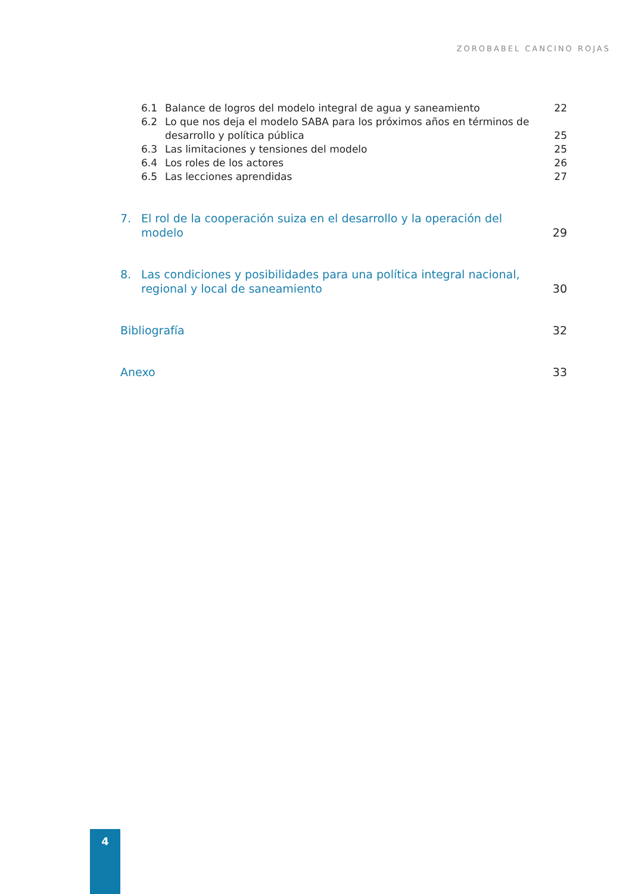ZOROBABEL CANCINO ROJAS
6.1 Balance de logros del modelo integral de agua y saneamiento 22
6.2 Lo que nos deja el modelo SABA para los próximos años en términos de desarrollo y política pública 25
6.3 Las limitaciones y tensiones del modelo 25
6.4 Los roles de los actores 26
6.5 Las lecciones aprendidas 27
7. El rol de la cooperación suiza en el desarrollo y la operación del modelo 29
8. Las condiciones y posibilidades para una política integral nacional, regional y local de saneamiento 30
Bibliografía 32
Anexo 33
4